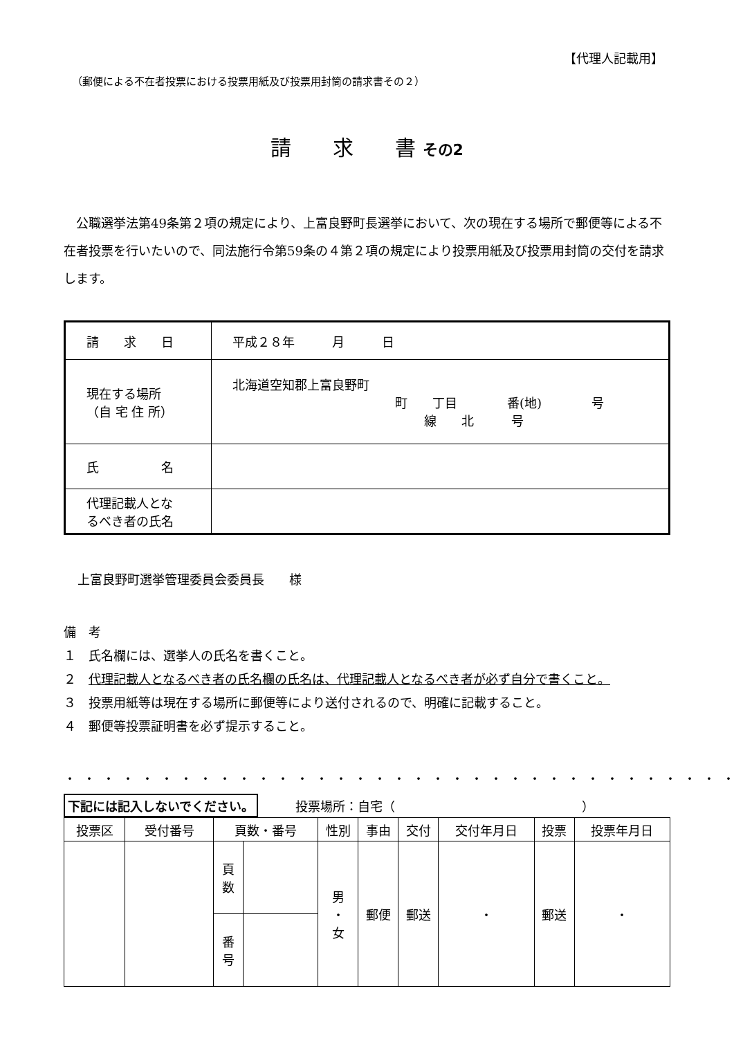【代理人記載用】
（郵便による不在者投票における投票用紙及び投票用封筒の請求書その２）
請　　求　　書 その2
公職選挙法第49条第２項の規定により、上富良野町長選挙において、次の現在する場所で郵便等による不在者投票を行いたいので、同法施行令第59条の４第２項の規定により投票用紙及び投票用封筒の交付を請求します。
| 請 求 日 | 平成２８年 月 日 |
| 現在する場所 （自 宅 住 所） | 北海道空知郡上富良野町 町 丁目 番(地) 号 線 北 号 |
| 氏 名 | |
| 代理記載人とな るべき者の氏名 | |
上富良野町選挙管理委員会委員長　　様
備　考
１　氏名欄には、選挙人の氏名を書くこと。
２　代理記載人となるべき者の氏名欄の氏名は、代理記載人となるべき者が必ず自分で書くこと。
３　投票用紙等は現在する場所に郵便等により送付されるので、明確に記載すること。
４　郵便等投票証明書を必ず提示すること。
・・・・・・・・・・・・・・・・・・・・・・・・・・・・・・・・・・・
下記には記入しないでください。　　　投票場所：自宅（　　　　　　　　　　　　　　　）
| 投票区 | 受付番号 | 頁数・番号 | | 性別 | 事由 | 交付 | 交付年月日 | 投票 | 投票年月日 |
| --- | --- | --- | --- | --- | --- | --- | --- | --- | --- |
| | | 頁 数 | | 男 ・ 女 | 郵便 | 郵送 | ・ | 郵送 | ・ |
| | | 番 号 | | | | | | | |